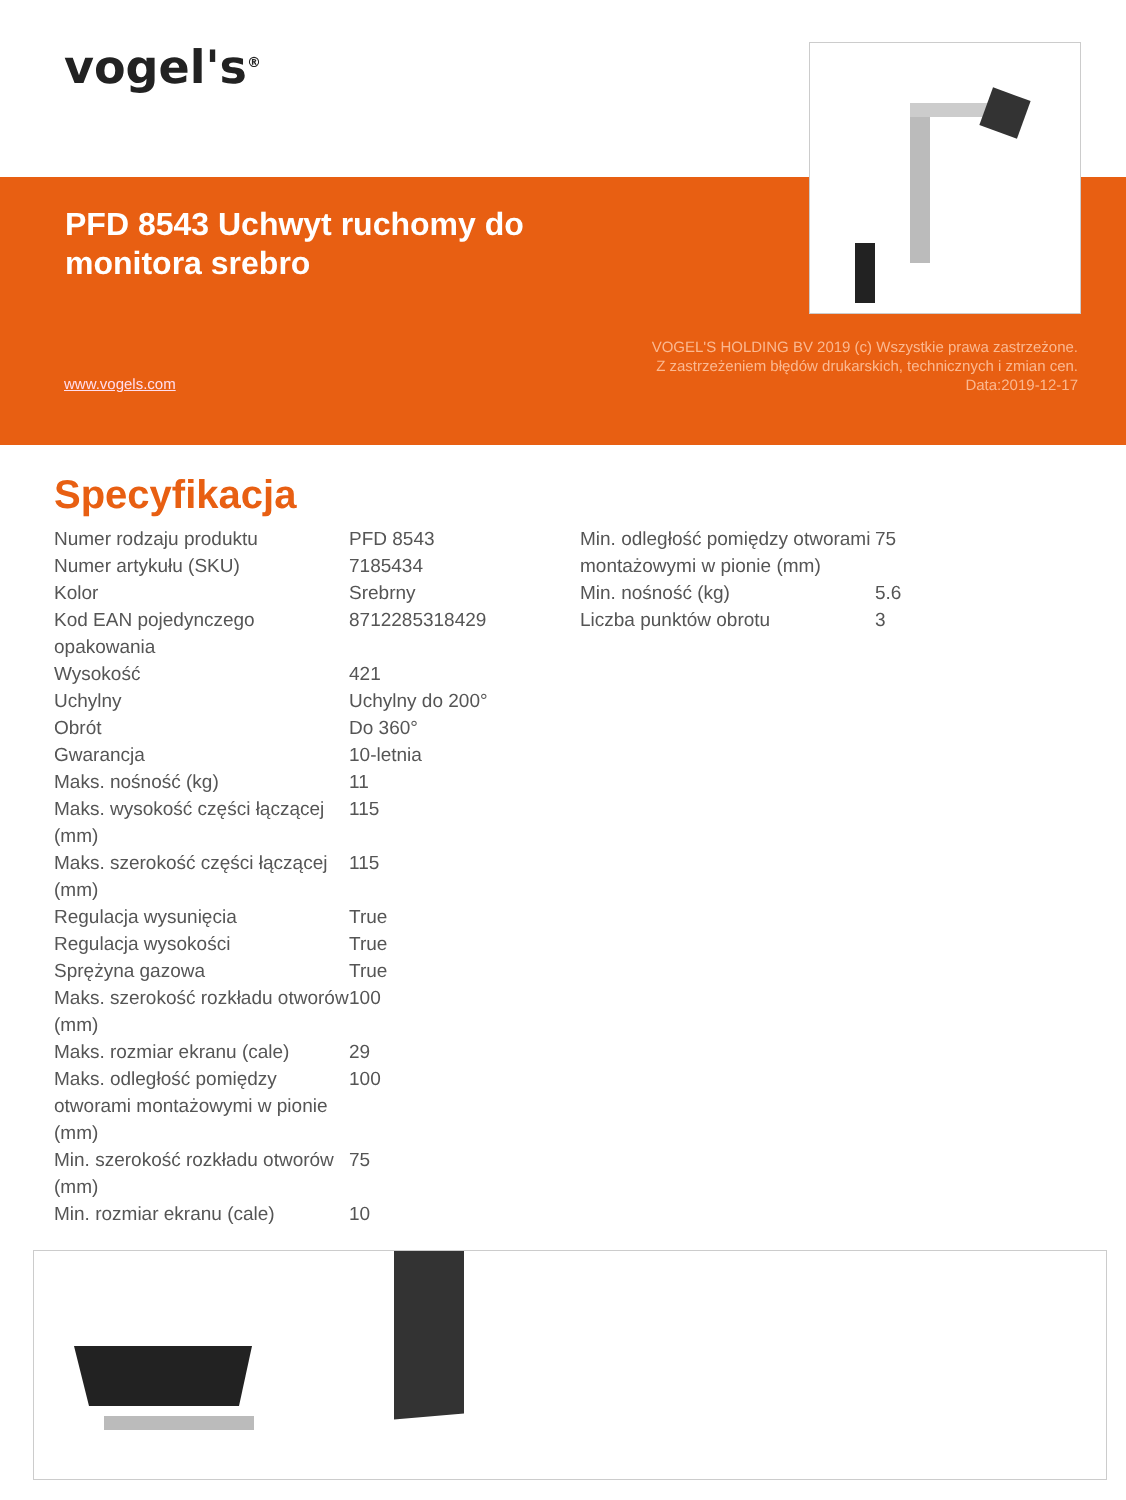vogel's<sup>®</sup>
PFD 8543 Uchwyt ruchomy do monitora srebro
VOGEL'S HOLDING BV 2019 (c) Wszystkie prawa zastrzeżone.
Z zastrzeżeniem błędów drukarskich, technicznych i zmian cen.
Data:2019-12-17
www.vogels.com
Specyfikacja
| Numer rodzaju produktu | PFD 8543 |
| Numer artykułu (SKU) | 7185434 |
| Kolor | Srebrny |
| Kod EAN pojedynczego opakowania | 8712285318429 |
| Wysokość | 421 |
| Uchylny | Uchylny do 200° |
| Obrót | Do 360° |
| Gwarancja | 10-letnia |
| Maks. nośność (kg) | 11 |
| Maks. wysokość części łączącej (mm) | 115 |
| Maks. szerokość części łączącej (mm) | 115 |
| Regulacja wysunięcia | True |
| Regulacja wysokości | True |
| Sprężyna gazowa | True |
| Maks. szerokość rozkładu otworów (mm) | 100 |
| Maks. rozmiar ekranu (cale) | 29 |
| Maks. odległość pomiędzy otworami montażowymi w pionie (mm) | 100 |
| Min. szerokość rozkładu otworów (mm) | 75 |
| Min. rozmiar ekranu (cale) | 10 |
| Min. odległość pomiędzy otworami montażowymi w pionie (mm) | 75 |
| Min. nośność (kg) | 5.6 |
| Liczba punktów obrotu | 3 |